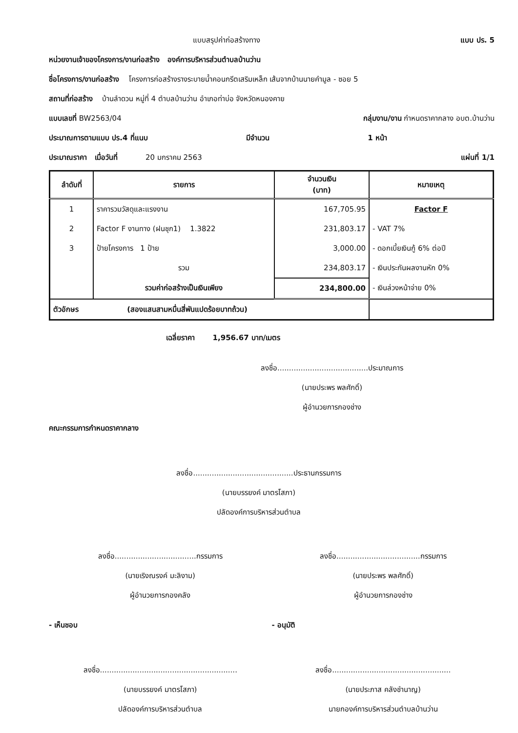แบบสรุปค่าก่อสร้างทาง แบบ ปร. 5
หน่วยงานเจ้าของโครงการ/งานก่อสร้าง องค์การบริหารส่วนตำบลบ้านว่าน
ชื่อโครงการ/งานก่อสร้าง โครงการก่อสร้างรางระบายน้ำคอนกรีตเสริมเหล็ก เส้นจากบ้านนายคำมูล - ซอย 5
สถานที่ก่อสร้าง บ้านลำดวน หมู่ที่ 4 ตำบลบ้านว่าน อำเภอท่าบ่อ จังหวัดหนองคาย
แบบเลขที่ BW2563/04 กลุ่มงาน/งาน กำหนดราคากลาง อบต.บ้านว่าน
ประมาณการตามแบบ ปร.4 ที่แนบ มีจำนวน 1 หน้า
ประมาณราคา เมื่อวันที่ 20 มกราคม 2563 แผ่นที่ 1/1
| ลำดับที่ | รายการ | จำนวนเงิน (บาท) | หมายเหตุ |
| --- | --- | --- | --- |
| 1 | ราคารวมวัสดุและแรงงาน | 167,705.95 | Factor F |
| 2 | Factor F งานทาง (ฝนชุก1) 1.3822 | 231,803.17 | - VAT 7% |
| 3 | ป้ายโครงการ 1 ป้าย | 3,000.00 | - ดอกเบี้ยเงินกู้ 6% ต่อปี |
| | รวม | 234,803.17 | - เงินประกันผลงานหัก 0% |
| | รวมค่าก่อสร้างเป็นเงินเพียง | 234,800.00 | - เงินล่วงหน้าจ่าย 0% |
| ตัวอักษร (สองแสนสามหมื่นสี่พันแปดร้อยบาทถ้วน) | | | |
เฉลี่ยราคา 1,956.67 บาท/เมตร
ลงชื่อ.......................................ประมาณการ
(นายประพร พลศักดิ์)
ผู้อำนวยการกองช่าง
คณะกรรมการกำหนดราคากลาง
ลงชื่อ...........................................ประธานกรรมการ
(นายบรรยงค์ มาตรโสภา)
ปลัดองค์การบริหารส่วนตำบล
ลงชื่อ...................................กรรมการ
(นายเริงณรงค์ มะลิงาม)
ผู้อำนวยการกองคลัง
ลงชื่อ....................................กรรมการ
(นายประพร พลศักดิ์)
ผู้อำนวยการกองช่าง
- เห็นชอบ
ลงชื่อ...........................................................
(นายบรรยงค์ มาตรโสภา)
ปลัดองค์การบริหารส่วนตำบล
- อนุมัติ
ลงชื่อ...................................................
(นายประภาส คลังชำนาญ)
นายกองค์การบริหารส่วนตำบลบ้านว่าน